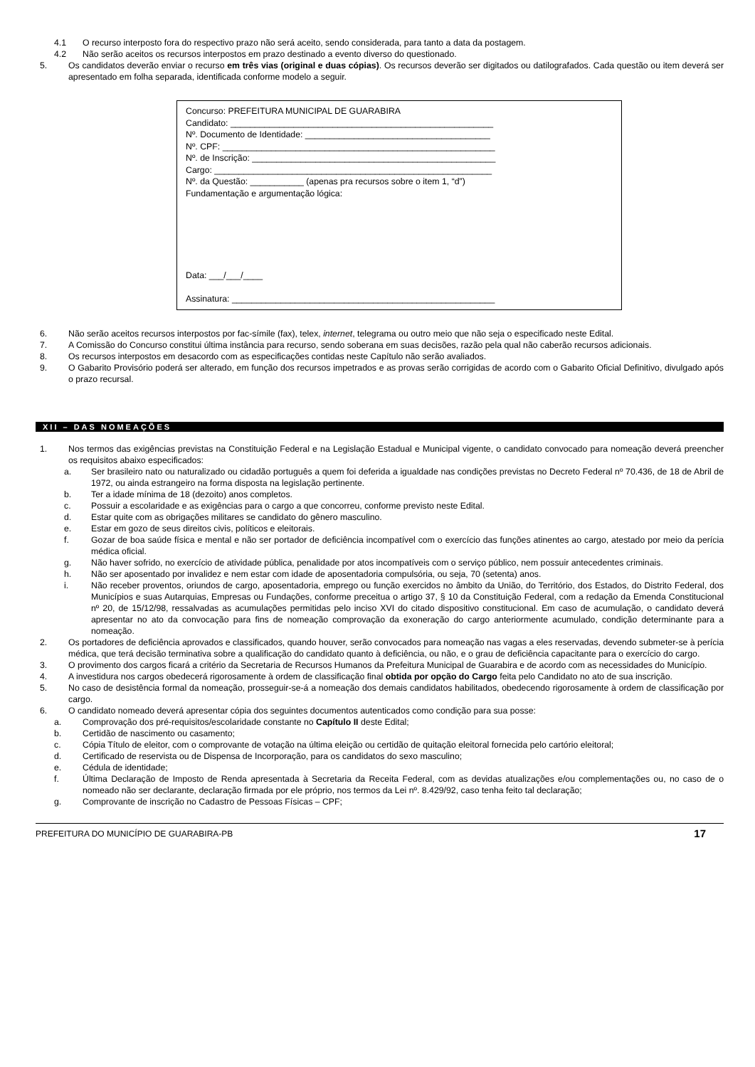4.1 O recurso interposto fora do respectivo prazo não será aceito, sendo considerada, para tanto a data da postagem.
4.2 Não serão aceitos os recursos interpostos em prazo destinado a evento diverso do questionado.
5. Os candidatos deverão enviar o recurso em três vias (original e duas cópias). Os recursos deverão ser digitados ou datilografados. Cada questão ou item deverá ser apresentado em folha separada, identificada conforme modelo a seguir.
Concurso: PREFEITURA MUNICIPAL DE GUARABIRA
Candidato: ______________________________________________________
Nº. Documento de Identidade: ______________________________________
Nº. CPF: ________________________________________________________
Nº. de Inscrição: __________________________________________________
Cargo: _________________________________________________________
Nº. da Questão: ___________ (apenas pra recursos sobre o item 1, “d”)
Fundamentação e argumentação lógica:
Data: ___/___/____
Assinatura: ______________________________________________________
6. Não serão aceitos recursos interpostos por fac-símile (fax), telex, internet, telegrama ou outro meio que não seja o especificado neste Edital.
7. A Comissão do Concurso constitui última instância para recurso, sendo soberana em suas decisões, razão pela qual não caberão recursos adicionais.
8. Os recursos interpostos em desacordo com as especificações contidas neste Capítulo não serão avaliados.
9. O Gabarito Provisório poderá ser alterado, em função dos recursos impetrados e as provas serão corrigidas de acordo com o Gabarito Oficial Definitivo, divulgado após o prazo recursal.
XII – DAS NOMEAÇÕES
1. Nos termos das exigências previstas na Constituição Federal e na Legislação Estadual e Municipal vigente, o candidato convocado para nomeação deverá preencher os requisitos abaixo especificados:
a. Ser brasileiro nato ou naturalizado ou cidadão português a quem foi deferida a igualdade nas condições previstas no Decreto Federal nº 70.436, de 18 de Abril de 1972, ou ainda estrangeiro na forma disposta na legislação pertinente.
b. Ter a idade mínima de 18 (dezoito) anos completos.
c. Possuir a escolaridade e as exigências para o cargo a que concorreu, conforme previsto neste Edital.
d. Estar quite com as obrigações militares se candidato do gênero masculino.
e. Estar em gozo de seus direitos civis, políticos e eleitorais.
f. Gozar de boa saúde física e mental e não ser portador de deficiência incompatível com o exercício das funções atinentes ao cargo, atestado por meio da perícia médica oficial.
g. Não haver sofrido, no exercício de atividade pública, penalidade por atos incompatíveis com o serviço público, nem possuir antecedentes criminais.
h. Não ser aposentado por invalidez e nem estar com idade de aposentadoria compulsória, ou seja, 70 (setenta) anos.
i. Não receber proventos, oriundos de cargo, aposentadoria, emprego ou função exercidos no âmbito da União, do Território, dos Estados, do Distrito Federal, dos Municípios e suas Autarquias, Empresas ou Fundações, conforme preceitua o artigo 37, § 10 da Constituição Federal, com a redação da Emenda Constitucional nº 20, de 15/12/98, ressalvadas as acumulações permitidas pelo inciso XVI do citado dispositivo constitucional. Em caso de acumulação, o candidato deverá apresentar no ato da convocação para fins de nomeação comprovação da exoneração do cargo anteriormente acumulado, condição determinante para a nomeação.
2. Os portadores de deficiência aprovados e classificados, quando houver, serão convocados para nomeação nas vagas a eles reservadas, devendo submeter-se à perícia médica, que terá decisão terminativa sobre a qualificação do candidato quanto à deficiência, ou não, e o grau de deficiência capacitante para o exercício do cargo.
3. O provimento dos cargos ficará a critério da Secretaria de Recursos Humanos da Prefeitura Municipal de Guarabira e de acordo com as necessidades do Município.
4. A investidura nos cargos obedecerá rigorosamente à ordem de classificação final obtida por opção do Cargo feita pelo Candidato no ato de sua inscrição.
5. No caso de desistência formal da nomeação, prosseguir-se-á a nomeação dos demais candidatos habilitados, obedecendo rigorosamente à ordem de classificação por cargo.
6. O candidato nomeado deverá apresentar cópia dos seguintes documentos autenticados como condição para sua posse:
a. Comprovação dos pré-requisitos/escolaridade constante no Capítulo II deste Edital;
b. Certidão de nascimento ou casamento;
c. Cópia Título de eleitor, com o comprovante de votação na última eleição ou certidão de quitação eleitoral fornecida pelo cartório eleitoral;
d. Certificado de reservista ou de Dispensa de Incorporação, para os candidatos do sexo masculino;
e. Cédula de identidade;
f. Última Declaração de Imposto de Renda apresentada à Secretaria da Receita Federal, com as devidas atualizações e/ou complementações ou, no caso de o nomeado não ser declarante, declaração firmada por ele próprio, nos termos da Lei nº. 8.429/92, caso tenha feito tal declaração;
g. Comprovante de inscrição no Cadastro de Pessoas Físicas – CPF;
PREFEITURA DO MUNICÍPIO DE GUARABIRA-PB 17